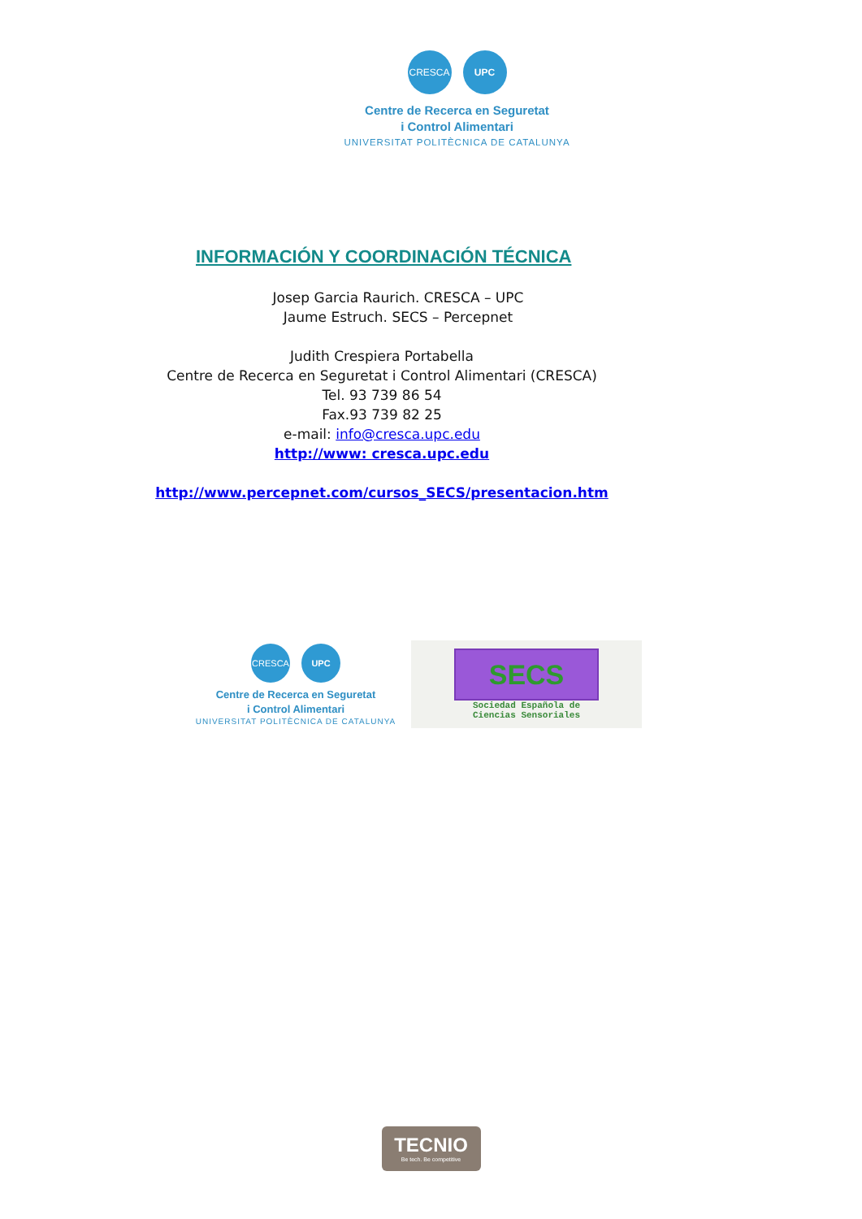CRESCA UPC
Centre de Recerca en Seguretat
i Control Alimentari
UNIVERSITAT POLITÈCNICA DE CATALUNYA
INFORMACIÓN Y COORDINACIÓN TÉCNICA
Josep Garcia Raurich. CRESCA – UPC
Jaume Estruch. SECS – Percepnet
Judith Crespiera Portabella
Centre de Recerca en Seguretat i Control Alimentari (CRESCA)
Tel. 93 739 86 54
Fax.93 739 82 25
e-mail: info@cresca.upc.edu
http://www: cresca.upc.edu
http://www.percepnet.com/cursos_SECS/presentacion.htm
CRESCA UPC
Centre de Recerca en Seguretat
i Control Alimentari
UNIVERSITAT POLITÈCNICA DE CATALUNYA
SECS
Sociedad Española de
Ciencias Sensoriales
TECNIO
Be tech. Be competitive